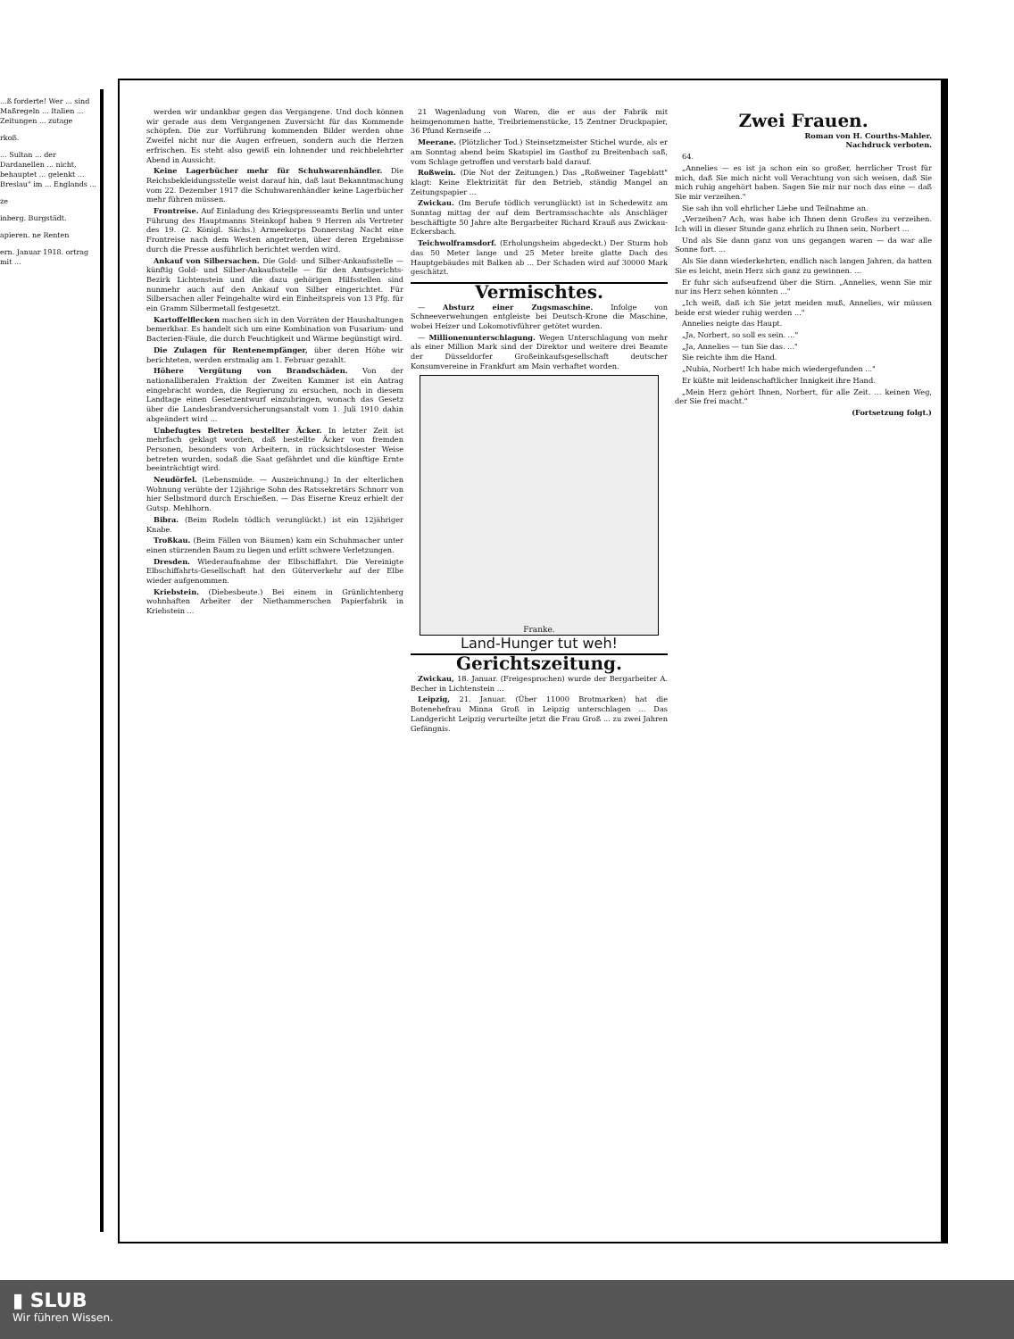...ß forderte! Wer ... sind Maßregeln ... Italien ... Zeitungen ... zutage
rkoß.
... Sultan ... der Dardanellen ... nicht, behauptet ... gelenkt ... Breslau" im ... Englands ...
ze
inberg. Burgstädt.
apieren. ne Renten
ern. Januar 1918. ortrag mit ...
werden wir undankbar gegen das Vergangene. Und doch können wir gerade aus dem Vergangenen Zuversicht für das Kommende schöpfen. Die zur Vorführung kommenden Bilder werden ohne Zweifel nicht nur die Augen erfreuen, sondern auch die Herzen erfrischen. Es steht also gewiß ein lohnender und reichbelehrter Abend in Aussicht.
Keine Lagerbücher mehr für Schuhwarenhändler. Die Reichsbekleidungsstelle weist darauf hin, daß laut Bekanntmachung vom 22. Dezember 1917 die Schuhwarenhändler keine Lagerbücher mehr führen müssen.
Frontreise. Auf Einladung des Kriegspresseamts Berlin und unter Führung des Hauptmanns Steinkopf haben 9 Herren als Vertreter des 19. (2. Königl. Sächs.) Armeekorps Donnerstag Nacht eine Frontreise nach dem Westen angetreten, über deren Ergebnisse durch die Presse ausführlich berichtet werden wird.
Ankauf von Silbersachen. Die Gold- und Silber-Ankaufsstelle — künftig Gold- und Silber-Ankaufsstelle — für den Amtsgerichts-Bezirk Lichtenstein und die dazu gehörigen Hilfsstellen sind nunmehr auch auf den Ankauf von Silber eingerichtet. Für Silbersachen aller Feingehalte wird ein Einheitspreis von 13 Pfg. für ein Gramm Silbermetall festgesetzt.
Kartoffelflecken machen sich in den Vorräten der Haushaltungen bemerkbar. Es handelt sich um eine Kombination von Fusarium- und Bacterien-Fäule, die durch Feuchtigkeit und Wärme begünstigt wird.
Die Zulagen für Rentenempfänger, über deren Höhe wir berichteten, werden erstmalig am 1. Februar gezahlt.
Höhere Vergütung von Brandschäden. Von der nationalliberalen Fraktion der Zweiten Kammer ist ein Antrag eingebracht worden, die Regierung zu ersuchen, noch in diesem Landtage einen Gesetzentwurf einzubringen, wonach das Gesetz über die Landesbrandversicherungsanstalt vom 1. Juli 1910 dahin abgeändert wird ...
Unbefugtes Betreten bestellter Äcker. In letzter Zeit ist mehrfach geklagt worden, daß bestellte Äcker von fremden Personen, besonders von Arbeitern, in rücksichtslosester Weise betreten wurden, sodaß die Saat gefährdet und die künftige Ernte beeinträchtigt wird.
Neudörfel. (Lebensmüde. — Auszeichnung.) In der elterlichen Wohnung verübte der 12jährige Sohn des Ratssekretärs Schnorr von hier Selbstmord durch Erschießen. — Das Eiserne Kreuz erhielt der Gutsp. Mehlhorn.
Bibra. (Beim Rodeln tödlich verunglückt.) ist ein 12jähriger Knabe.
Troßkau. (Beim Fällen von Bäumen) kam ein Schuhmacher unter einen stürzenden Baum zu liegen und erlitt schwere Verletzungen.
Dresden. Wiederaufnahme der Elbschiffahrt. Die Vereinigte Elbschiffahrts-Gesellschaft hat den Güterverkehr auf der Elbe wieder aufgenommen.
Kriebstein. (Diebesbeute.) Bei einem in Grünlichtenberg wohnhaften Arbeiter der Niethammerschen Papierfabrik in Kriebstein ...
21 Wagenladung von Waren, die er aus der Fabrik mit heimgenommen hatte, Treibriemenstücke, 15 Zentner Druckpapier, 36 Pfund Kernseife ...
Meerane. (Plötzlicher Tod.) Steinsetzmeister Stichel wurde, als er am Sonntag abend beim Skatspiel im Gasthof zu Breitenbach saß, vom Schlage getroffen und verstarb bald darauf.
Roßwein. (Die Not der Zeitungen.) Das „Roßweiner Tageblatt" klagt: Keine Elektrizität für den Betrieb, ständig Mangel an Zeitungspapier ...
Zwickau. (Im Berufe tödlich verunglückt) ist in Schedewitz am Sonntag mittag der auf dem Bertramsschachte als Anschläger beschäftigte 50 Jahre alte Bergarbeiter Richard Krauß aus Zwickau-Eckersbach.
Teichwolframsdorf. (Erholungsheim abgedeckt.) Der Sturm hob das 50 Meter lange und 25 Meter breite glatte Dach des Hauptgebäudes mit Balken ab ... Der Schaden wird auf 30000 Mark geschätzt.
Vermischtes.
— Absturz einer Zugsmaschine. Infolge von Schneeverwehungen entgleiste bei Deutsch-Krone die Maschine, wobei Heizer und Lokomotivführer getötet wurden.
— Millionenunterschlagung. Wegen Unterschlagung von mehr als einer Million Mark sind der Direktor und weitere drei Beamte der Düsseldorfer Großeinkaufsgesellschaft deutscher Konsumvereine in Frankfurt am Main verhaftet worden.
Franke.
Land-Hunger tut weh!
Gerichtszeitung.
Zwickau, 18. Januar. (Freigesprochen) wurde der Bergarbeiter A. Becher in Lichtenstein ...
Leipzig, 21. Januar. (Über 11000 Brotmarken) hat die Botenehefrau Minna Groß in Leipzig unterschlagen ... Das Landgericht Leipzig verurteilte jetzt die Frau Groß ... zu zwei Jahren Gefängnis.
Zwei Frauen.
Roman von H. Courths-Mahler.
Nachdruck verboten.
64.
„Annelies — es ist ja schon ein so großer, herrlicher Trost für mich, daß Sie mich nicht voll Verachtung von sich weisen, daß Sie mich ruhig angehört haben. Sagen Sie mir nur noch das eine — daß Sie mir verzeihen."
Sie sah ihn voll ehrlicher Liebe und Teilnahme an.
„Verzeihen? Ach, was habe ich Ihnen denn Großes zu verzeihen. Ich will in dieser Stunde ganz ehrlich zu Ihnen sein, Norbert ...
Und als Sie dann ganz von uns gegangen waren — da war alle Sonne fort. ...
Als Sie dann wiederkehrten, endlich nach langen Jahren, da hatten Sie es leicht, mein Herz sich ganz zu gewinnen. ...
Er fuhr sich aufseufzend über die Stirn. „Annelies, wenn Sie mir nur ins Herz sehen könnten ..."
„Ich weiß, daß ich Sie jetzt meiden muß, Annelies, wir müssen beide erst wieder ruhig werden ..."
Annelies neigte das Haupt.
„Ja, Norbert, so soll es sein. ..."
„Ja, Annelies — tun Sie das. ..."
Sie reichte ihm die Hand.
„Nubia, Norbert! Ich habe mich wiedergefunden ..."
Er küßte mit leidenschaftlicher Innigkeit ihre Hand.
„Mein Herz gehört Ihnen, Norbert, für alle Zeit. ... keinen Weg, der Sie frei macht."
(Fortsetzung folgt.)
▮ SLUB
Wir führen Wissen.